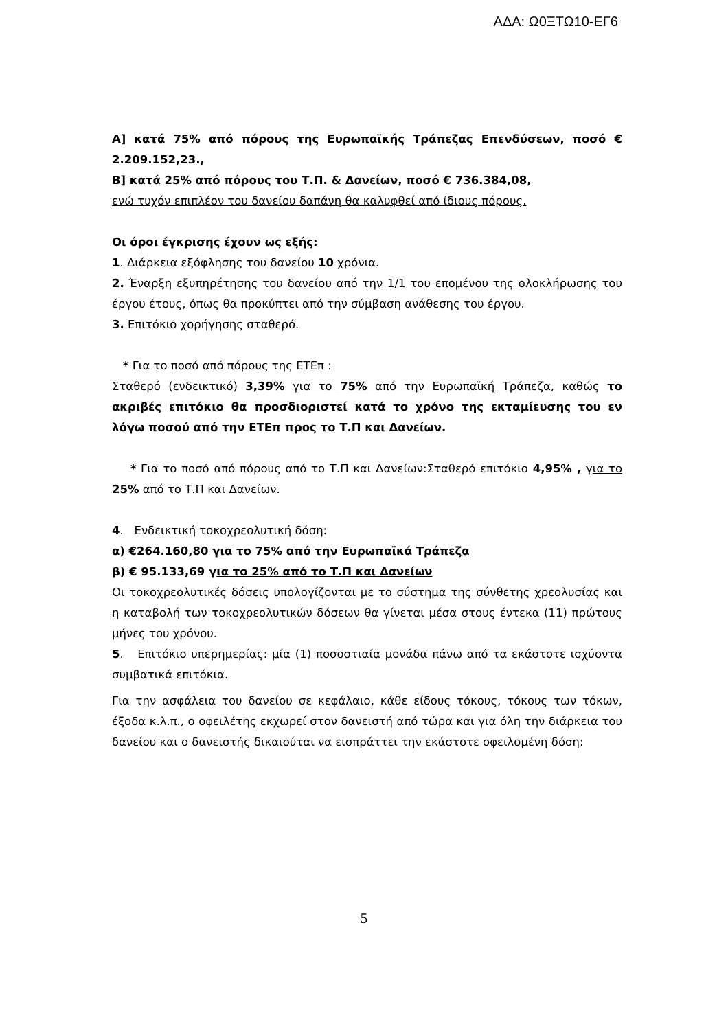ΑΔΑ: Ω0ΞΤΩ10-ΕΓ6
Α] κατά 75% από πόρους της Ευρωπαϊκής Τράπεζας Επενδύσεων, ποσό € 2.209.152,23.,
Β] κατά 25% από πόρους του Τ.Π. & Δανείων, ποσό € 736.384,08,
ενώ τυχόν επιπλέον του δανείου δαπάνη θα καλυφθεί από ίδιους πόρους.
Οι όροι έγκρισης έχουν ως εξής:
1. Διάρκεια εξόφλησης του δανείου 10 χρόνια.
2. Έναρξη εξυπηρέτησης του δανείου από την 1/1 του επομένου της ολοκλήρωσης του έργου έτους, όπως θα προκύπτει από την σύμβαση ανάθεσης του έργου.
3. Επιτόκιο χορήγησης σταθερό.
* Για το ποσό από πόρους της ΕΤΕπ :
Σταθερό (ενδεικτικό) 3,39% για το 75% από την Ευρωπαϊκή Τράπεζα, καθώς το ακριβές επιτόκιο θα προσδιοριστεί κατά το χρόνο της εκταμίευσης του εν λόγω ποσού από την ΕΤΕπ προς το Τ.Π και Δανείων.
* Για το ποσό από πόρους από το Τ.Π και Δανείων:Σταθερό επιτόκιο 4,95% , για το 25% από το Τ.Π και Δανείων.
4. Ενδεικτική τοκοχρεολυτική δόση:
α) €264.160,80 για το 75% από την Ευρωπαϊκά Τράπεζα
β) € 95.133,69 για το 25% από το Τ.Π και Δανείων
Οι τοκοχρεολυτικές δόσεις υπολογίζονται με το σύστημα της σύνθετης χρεολυσίας και η καταβολή των τοκοχρεολυτικών δόσεων θα γίνεται μέσα στους έντεκα (11) πρώτους μήνες του χρόνου.
5. Επιτόκιο υπερημερίας: μία (1) ποσοστιαία μονάδα πάνω από τα εκάστοτε ισχύοντα συμβατικά επιτόκια.
Για την ασφάλεια του δανείου σε κεφάλαιο, κάθε είδους τόκους, τόκους των τόκων, έξοδα κ.λ.π., ο οφειλέτης εκχωρεί στον δανειστή από τώρα και για όλη την διάρκεια του δανείου και ο δανειστής δικαιούται να εισπράττει την εκάστοτε οφειλομένη δόση:
5